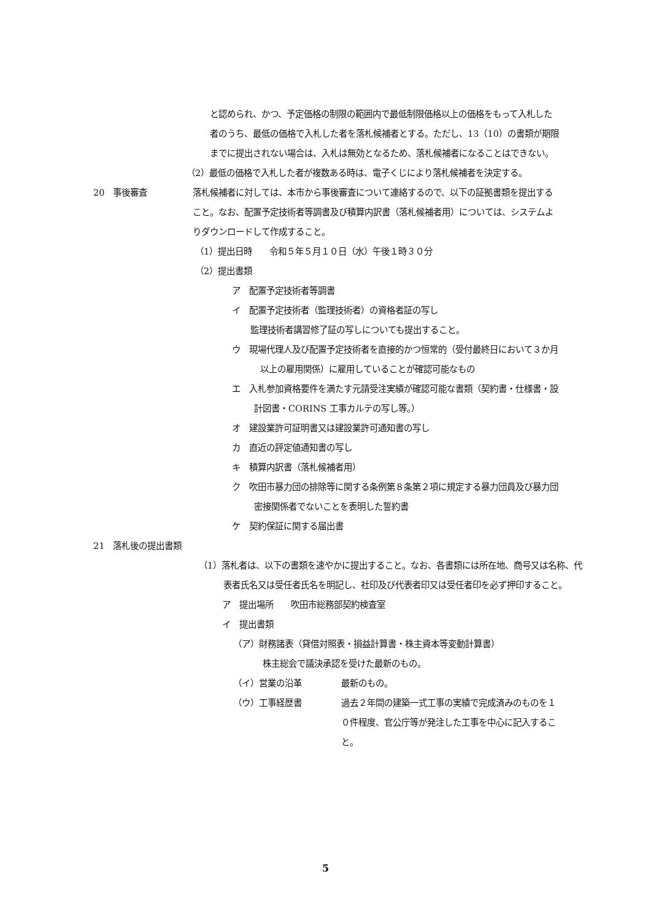と認められ、かつ、予定価格の制限の範囲内で最低制限価格以上の価格をもって入札した者のうち、最低の価格で入札した者を落札候補者とする。ただし、13（10）の書類が期限までに提出されない場合は、入札は無効となるため、落札候補者になることはできない。
（2）最低の価格で入札した者が複数ある時は、電子くじにより落札候補者を決定する。
20　事後審査 落札候補者に対しては、本市から事後審査について連絡するので、以下の証拠書類を提出すること。なお、配置予定技術者等調書及び積算内訳書（落札候補者用）については、システムよりダウンロードして作成すること。
（1）提出日時　　令和５年５月１０日（水）午後１時３０分
（2）提出書類
ア　配置予定技術者等調書
イ　配置予定技術者（監理技術者）の資格者証の写し
監理技術者講習修了証の写しについても提出すること。
ウ　現場代理人及び配置予定技術者を直接的かつ恒常的（受付最終日において３か月以上の雇用関係）に雇用していることが確認可能なもの
エ　入札参加資格要件を満たす元請受注実績が確認可能な書類（契約書・仕様書・設計図書・CORINS 工事カルテの写し等。）
オ　建設業許可証明書又は建設業許可通知書の写し
カ　直近の評定値通知書の写し
キ　積算内訳書（落札候補者用）
ク　吹田市暴力団の排除等に関する条例第８条第２項に規定する暴力団員及び暴力団密接関係者でないことを表明した誓約書
ケ　契約保証に関する届出書
21　落札後の提出書類
（1）落札者は、以下の書類を速やかに提出すること。なお、各書類には所在地、商号又は名称、代表者氏名又は受任者氏名を明記し、社印及び代表者印又は受任者印を必ず押印すること。
ア　提出場所　　吹田市総務部契約検査室
イ　提出書類
（ア）財務諸表（貸借対照表・損益計算書・株主資本等変動計算書）
株主総会で議決承認を受けた最新のもの。
（イ）営業の沿革 最新のもの。
（ウ）工事経歴書 過去２年間の建築一式工事の実績で完成済みのものを１０件程度、官公庁等が発注した工事を中心に記入すること。
5